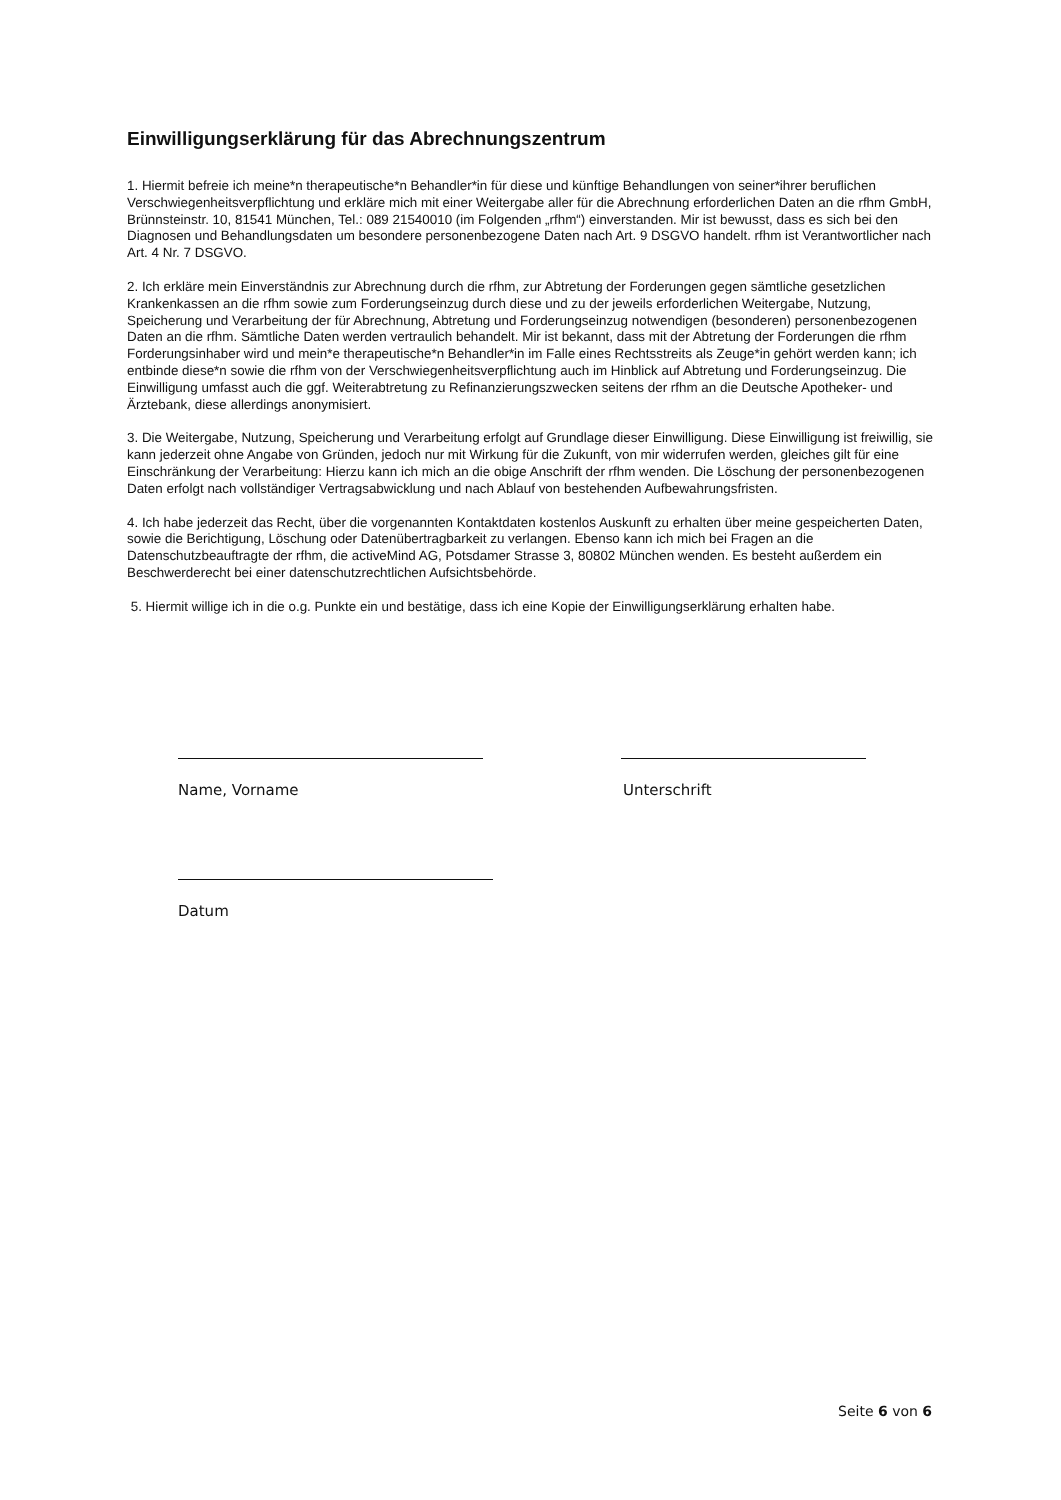Einwilligungserklärung für das Abrechnungszentrum
1. Hiermit befreie ich meine*n therapeutische*n Behandler*in für diese und künftige Behandlungen von seiner*ihrer beruflichen Verschwiegenheitsverpflichtung und erkläre mich mit einer Weitergabe aller für die Abrechnung erforderlichen Daten an die rfhm GmbH, Brünnsteinstr. 10, 81541 München, Tel.: 089 21540010 (im Folgenden „rfhm“) einverstanden. Mir ist bewusst, dass es sich bei den Diagnosen und Behandlungsdaten um besondere personenbezogene Daten nach Art. 9 DSGVO handelt. rfhm ist Verantwortlicher nach Art. 4 Nr. 7 DSGVO.
2. Ich erkläre mein Einverständnis zur Abrechnung durch die rfhm, zur Abtretung der Forderungen gegen sämtliche gesetzlichen Krankenkassen an die rfhm sowie zum Forderungseinzug durch diese und zu der jeweils erforderlichen Weitergabe, Nutzung, Speicherung und Verarbeitung der für Abrechnung, Abtretung und Forderungseinzug notwendigen (besonderen) personenbezogenen Daten an die rfhm. Sämtliche Daten werden vertraulich behandelt. Mir ist bekannt, dass mit der Abtretung der Forderungen die rfhm Forderungsinhaber wird und mein*e therapeutische*n Behandler*in im Falle eines Rechtsstreits als Zeuge*in gehört werden kann; ich entbinde diese*n sowie die rfhm von der Verschwiegenheitsverpflichtung auch im Hinblick auf Abtretung und Forderungseinzug. Die Einwilligung umfasst auch die ggf. Weiterabtretung zu Refinanzierungszwecken seitens der rfhm an die Deutsche Apotheker- und Ärztebank, diese allerdings anonymisiert.
3. Die Weitergabe, Nutzung, Speicherung und Verarbeitung erfolgt auf Grundlage dieser Einwilligung. Diese Einwilligung ist freiwillig, sie kann jederzeit ohne Angabe von Gründen, jedoch nur mit Wirkung für die Zukunft, von mir widerrufen werden, gleiches gilt für eine Einschränkung der Verarbeitung: Hierzu kann ich mich an die obige Anschrift der rfhm wenden. Die Löschung der personenbezogenen Daten erfolgt nach vollständiger Vertragsabwicklung und nach Ablauf von bestehenden Aufbewahrungsfristen.
4. Ich habe jederzeit das Recht, über die vorgenannten Kontaktdaten kostenlos Auskunft zu erhalten über meine gespeicherten Daten, sowie die Berichtigung, Löschung oder Datenübertragbarkeit zu verlangen. Ebenso kann ich mich bei Fragen an die Datenschutzbeauftragte der rfhm, die activeMind AG, Potsdamer Strasse 3, 80802 München wenden. Es besteht außerdem ein Beschwerderecht bei einer datenschutzrechtlichen Aufsichtsbehörde.
5. Hiermit willige ich in die o.g. Punkte ein und bestätige, dass ich eine Kopie der Einwilligungserklärung erhalten habe.
Name, Vorname Unterschrift
Datum
Seite 6 von 6